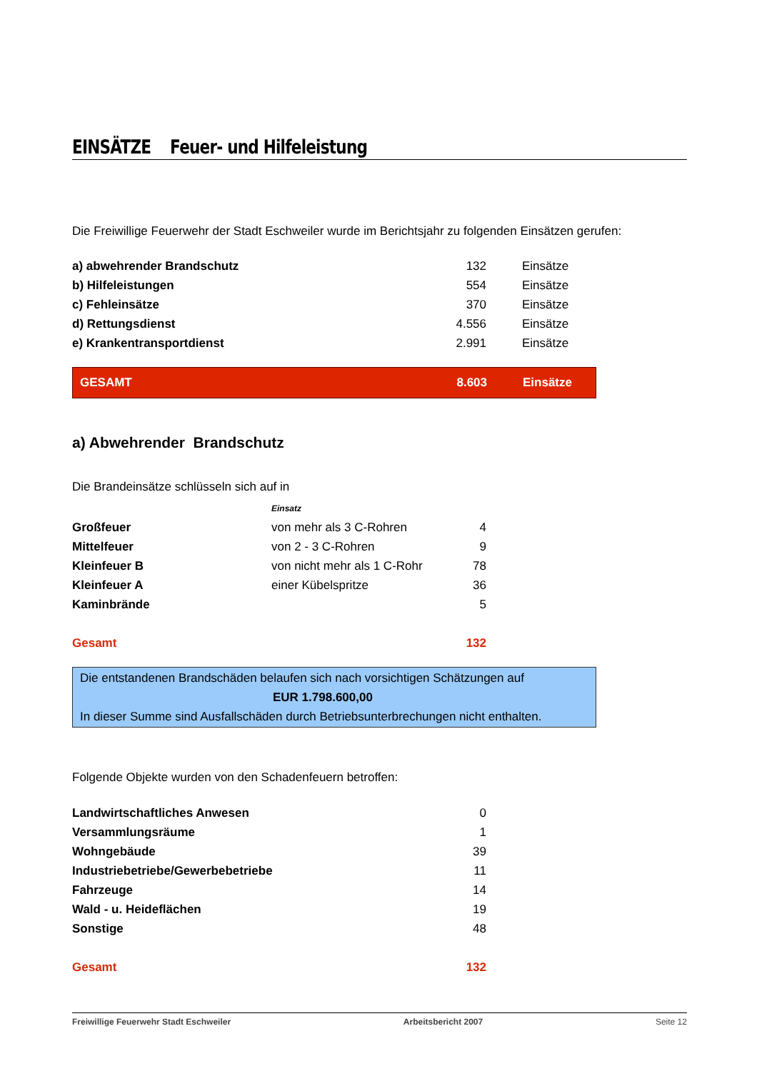EINSÄTZE Feuer- und Hilfeleistung
Die Freiwillige Feuerwehr der Stadt Eschweiler wurde im Berichtsjahr zu folgenden Einsätzen gerufen:
| a) abwehrender Brandschutz | 132 | Einsätze |
| b) Hilfeleistungen | 554 | Einsätze |
| c) Fehleinsätze | 370 | Einsätze |
| d) Rettungsdienst | 4.556 | Einsätze |
| e) Krankentransportdienst | 2.991 | Einsätze |
| GESAMT | 8.603 | Einsätze |
a) Abwehrender Brandschutz
Die Brandeinsätze schlüsseln sich auf in
| | Einsatz | |
| Großfeuer | von mehr als 3 C-Rohren | 4 |
| Mittelfeuer | von 2 - 3 C-Rohren | 9 |
| Kleinfeuer B | von nicht mehr als 1 C-Rohr | 78 |
| Kleinfeuer A | einer Kübelspritze | 36 |
| Kaminbrände | | 5 |
| Gesamt | | 132 |
Die entstandenen Brandschäden belaufen sich nach vorsichtigen Schätzungen auf
EUR 1.798.600,00
In dieser Summe sind Ausfallschäden durch Betriebsunterbrechungen nicht enthalten.
Folgende Objekte wurden von den Schadenfeuern betroffen:
| Landwirtschaftliches Anwesen | 0 |
| Versammlungsräume | 1 |
| Wohngebäude | 39 |
| Industriebetriebe/Gewerbebetriebe | 11 |
| Fahrzeuge | 14 |
| Wald - u. Heideflächen | 19 |
| Sonstige | 48 |
| Gesamt | 132 |
Freiwillige Feuerwehr Stadt Eschweiler Arbeitsbericht 2007 Seite 12